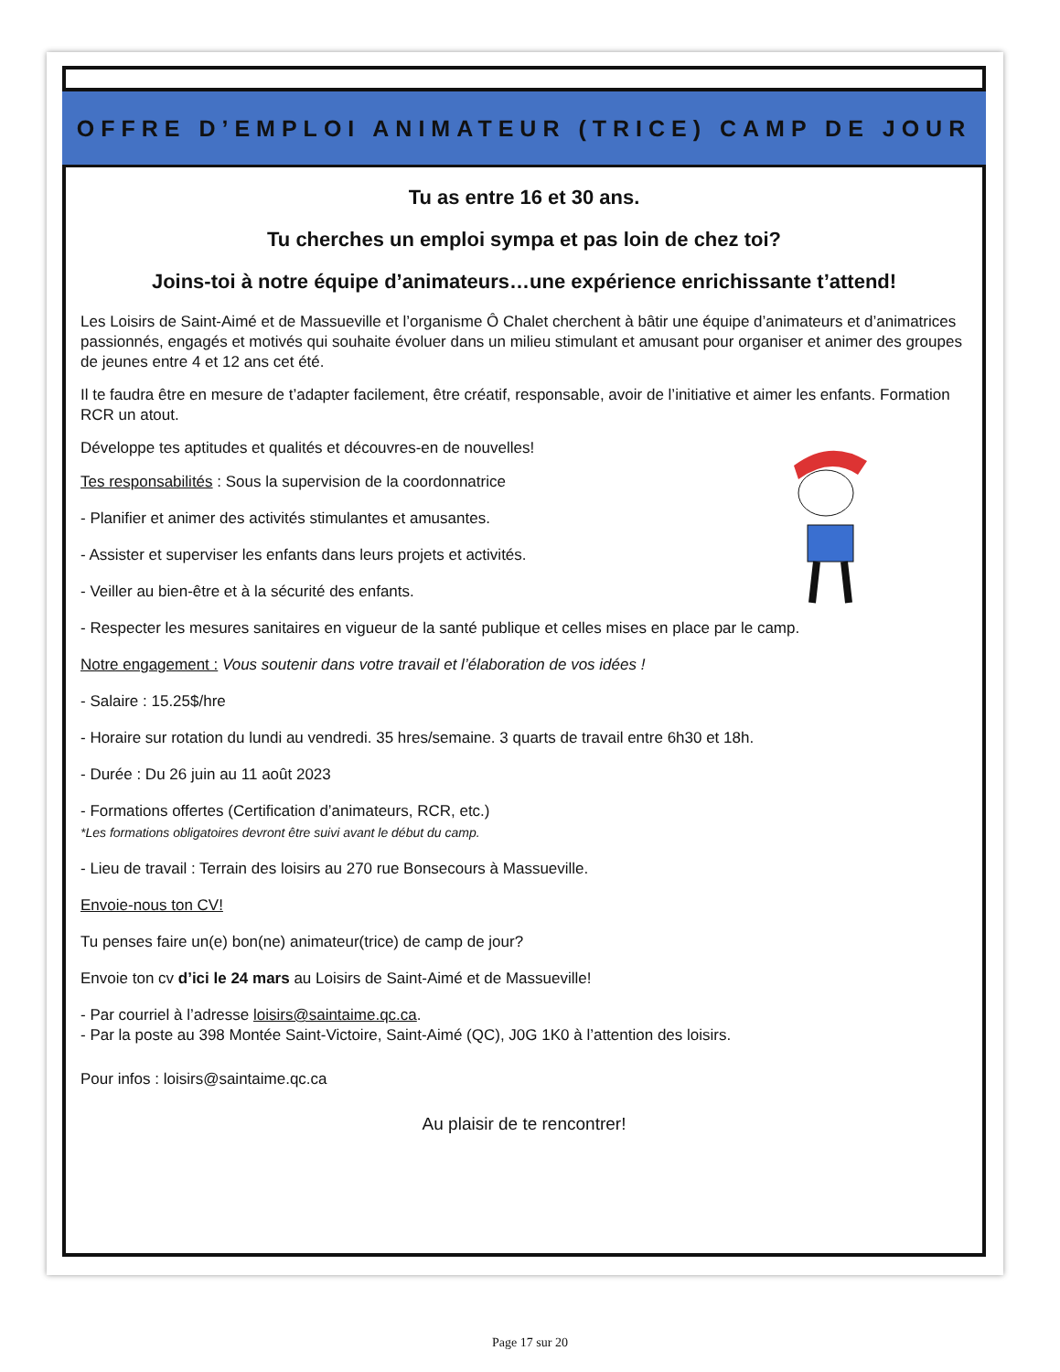OFFRE D’EMPLOI ANIMATEUR (TRICE) CAMP DE JOUR
Tu as entre 16 et 30 ans.
Tu cherches un emploi sympa et pas loin de chez toi?
Joins-toi à notre équipe d’animateurs…une expérience enrichissante t’attend!
Les Loisirs de Saint-Aimé et de Massueville et l’organisme Ô Chalet cherchent à bâtir une équipe d’animateurs et d’animatrices passionnés, engagés et motivés qui souhaite évoluer dans un milieu stimulant et amusant pour organiser et animer des groupes de jeunes entre 4 et 12 ans cet été.
Il te faudra être en mesure de t’adapter facilement, être créatif, responsable, avoir de l’initiative et aimer les enfants. Formation RCR un atout.
Développe tes aptitudes et qualités et découvres-en de nouvelles!
Tes responsabilités : Sous la supervision de la coordonnatrice
- Planifier et animer des activités stimulantes et amusantes.
- Assister et superviser les enfants dans leurs projets et activités.
- Veiller au bien-être et à la sécurité des enfants.
- Respecter les mesures sanitaires en vigueur de la santé publique et celles mises en place par le camp.
Notre engagement : Vous soutenir dans votre travail et l’élaboration de vos idées !
- Salaire : 15.25$/hre
- Horaire sur rotation du lundi au vendredi. 35 hres/semaine. 3 quarts de travail entre 6h30 et 18h.
- Durée : Du 26 juin au 11 août 2023
- Formations offertes (Certification d’animateurs, RCR, etc.)
*Les formations obligatoires devront être suivi avant le début du camp.
- Lieu de travail : Terrain des loisirs au 270 rue Bonsecours à Massueville.
Envoie-nous ton CV!
Tu penses faire un(e) bon(ne) animateur(trice) de camp de jour?
Envoie ton cv d’ici le 24 mars au Loisirs de Saint-Aimé et de Massueville!
- Par courriel à l’adresse loisirs@saintaime.qc.ca.
- Par la poste au 398 Montée Saint-Victoire, Saint-Aimé (QC), J0G 1K0 à l’attention des loisirs.
Pour infos : loisirs@saintaime.qc.ca
Au plaisir de te rencontrer!
Page 17 sur 20